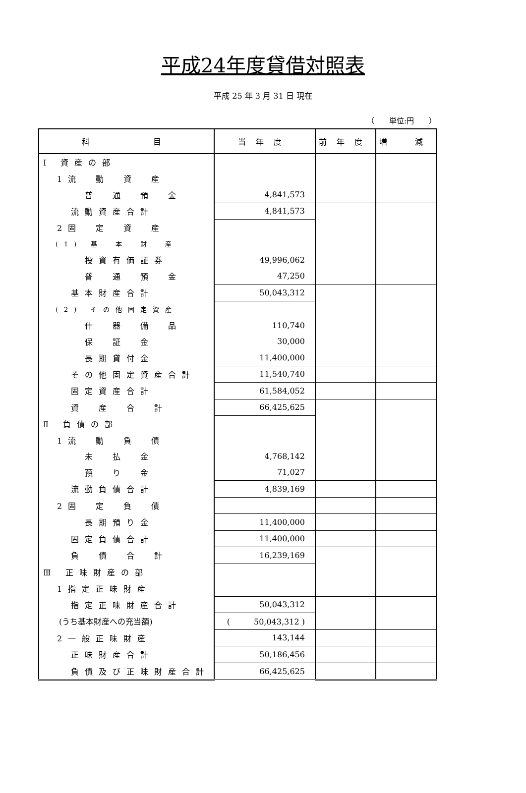平成24年度貸借対照表
平成 25 年 3 月 31 日 現在
（　　単位:円　　）
| 科 目 | 当年度 | 前年度 | 増 減 |
| --- | --- | --- | --- |
| Ⅰ 資産の部 | | | |
| 1流 動 資 産 | | | |
| 普 通 預 金 | 4,841,573 | | |
| 流動資産合計 | 4,841,573 | | |
| 2固 定 資 産 | | | |
| (1) 基 本 財 産 | | | |
| 投資有価証券 | 49,996,062 | | |
| 普 通 預 金 | 47,250 | | |
| 基本財産合計 | 50,043,312 | | |
| (2) その他固定資産 | | | |
| 什 器 備 品 | 110,740 | | |
| 保 証 金 | 30,000 | | |
| 長期貸付金 | 11,400,000 | | |
| その他固定資産合計 | 11,540,740 | | |
| 固定資産合計 | 61,584,052 | | |
| 資 産 合 計 | 66,425,625 | | |
| Ⅱ 負債の部 | | | |
| 1流 動 負 債 | | | |
| 未 払 金 | 4,768,142 | | |
| 預 り 金 | 71,027 | | |
| 流動負債合計 | 4,839,169 | | |
| 2固 定 負 債 | | | |
| 長期預り金 | 11,400,000 | | |
| 固定負債合計 | 11,400,000 | | |
| 負 債 合 計 | 16,239,169 | | |
| Ⅲ 正味財産の部 | | | |
| 1指定正味財産 | | | |
| 指定正味財産合計 | 50,043,312 | | |
| (うち基本財産への充当額) | ( 50,043,312 ) | | |
| 2一般正味財産 | 143,144 | | |
| 正味財産合計 | 50,186,456 | | |
| 負債及び正味財産合計 | 66,425,625 | | |